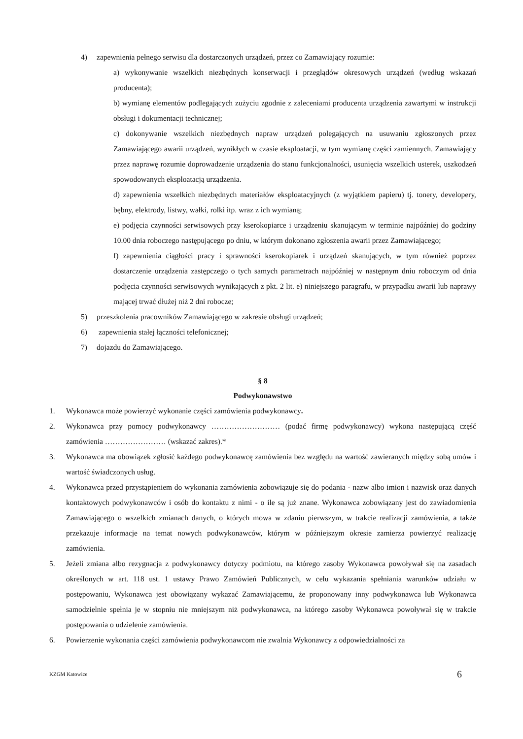4) zapewnienia pełnego serwisu dla dostarczonych urządzeń, przez co Zamawiający rozumie:
a) wykonywanie wszelkich niezbędnych konserwacji i przeglądów okresowych urządzeń (według wskazań producenta);
b) wymianę elementów podlegających zużyciu zgodnie z zaleceniami producenta urządzenia zawartymi w instrukcji obsługi i dokumentacji technicznej;
c) dokonywanie wszelkich niezbędnych napraw urządzeń polegających na usuwaniu zgłoszonych przez Zamawiającego awarii urządzeń, wynikłych w czasie eksploatacji, w tym wymianę części zamiennych. Zamawiający przez naprawę rozumie doprowadzenie urządzenia do stanu funkcjonalności, usunięcia wszelkich usterek, uszkodzeń spowodowanych eksploatacją urządzenia.
d) zapewnienia wszelkich niezbędnych materiałów eksploatacyjnych (z wyjątkiem papieru) tj. tonery, developery, bębny, elektrody, listwy, wałki, rolki itp. wraz z ich wymianą;
e) podjęcia czynności serwisowych przy kserokopiarce i urządzeniu skanującym w terminie najpóźniej do godziny 10.00 dnia roboczego następującego po dniu, w którym dokonano zgłoszenia awarii przez Zamawiającego;
f) zapewnienia ciągłości pracy i sprawności kserokopiarek i urządzeń skanujących, w tym również poprzez dostarczenie urządzenia zastępczego o tych samych parametrach najpóźniej w następnym dniu roboczym od dnia podjęcia czynności serwisowych wynikających z pkt. 2 lit. e) niniejszego paragrafu, w przypadku awarii lub naprawy mającej trwać dłużej niż 2 dni robocze;
5) przeszkolenia pracowników Zamawiającego w zakresie obsługi urządzeń;
6) zapewnienia stałej łączności telefonicznej;
7) dojazdu do Zamawiającego.
§ 8
Podwykonawstwo
1. Wykonawca może powierzyć wykonanie części zamówienia podwykonawcy.
2. Wykonawca przy pomocy podwykonawcy ……………………… (podać firmę podwykonawcy) wykona następującą część zamówienia …………………… (wskazać zakres).*
3. Wykonawca ma obowiązek zgłosić każdego podwykonawcę zamówienia bez względu na wartość zawieranych między sobą umów i wartość świadczonych usług.
4. Wykonawca przed przystąpieniem do wykonania zamówienia zobowiązuje się do podania - nazw albo imion i nazwisk oraz danych kontaktowych podwykonawców i osób do kontaktu z nimi - o ile są już znane. Wykonawca zobowiązany jest do zawiadomienia Zamawiającego o wszelkich zmianach danych, o których mowa w zdaniu pierwszym, w trakcie realizacji zamówienia, a także przekazuje informacje na temat nowych podwykonawców, którym w późniejszym okresie zamierza powierzyć realizację zamówienia.
5. Jeżeli zmiana albo rezygnacja z podwykonawcy dotyczy podmiotu, na którego zasoby Wykonawca powoływał się na zasadach określonych w art. 118 ust. 1 ustawy Prawo Zamówień Publicznych, w celu wykazania spełniania warunków udziału w postępowaniu, Wykonawca jest obowiązany wykazać Zamawiającemu, że proponowany inny podwykonawca lub Wykonawca samodzielnie spełnia je w stopniu nie mniejszym niż podwykonawca, na którego zasoby Wykonawca powoływał się w trakcie postępowania o udzielenie zamówienia.
6. Powierzenie wykonania części zamówienia podwykonawcom nie zwalnia Wykonawcy z odpowiedzialności za
KZGM Katowice 6